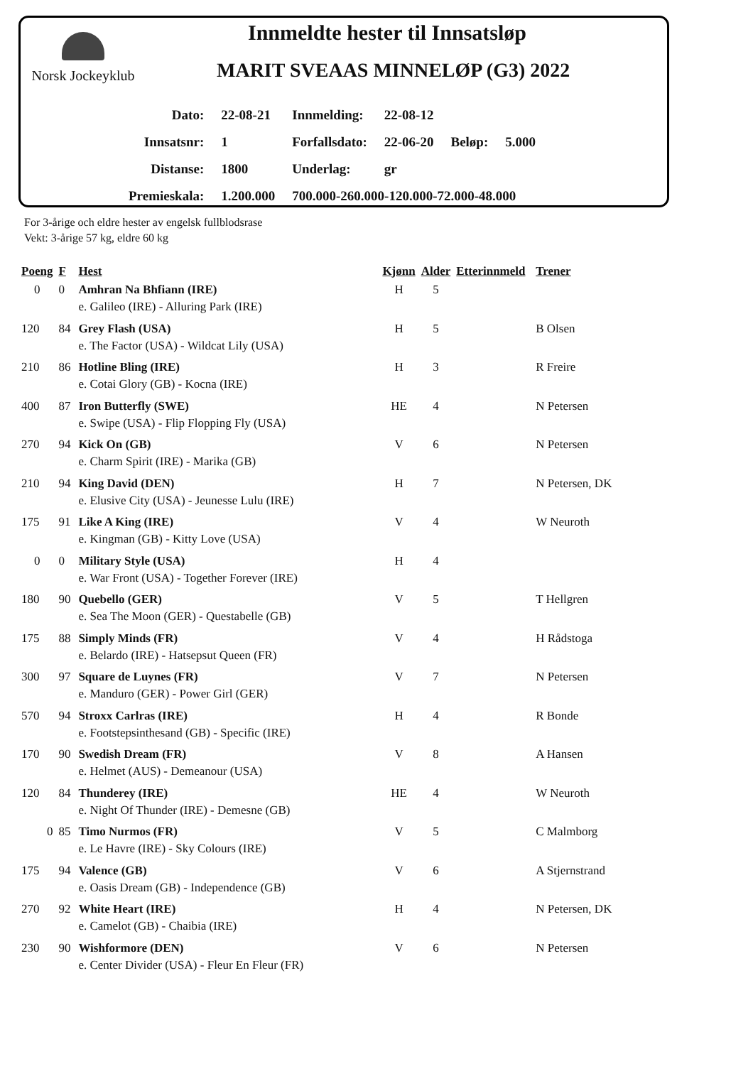Norsk Jockeyklub
Innmeldte hester til Innsatsløp
MARIT SVEAAS MINNELØP (G3) 2022
| Dato: | 22-08-21 | Innmelding: | 22-08-12 | | |
| Innsatsnr: | 1 | Forfallsdato: | 22-06-20 | Beløp: | 5.000 |
| Distanse: | 1800 | Underlag: | gr | | |
| Premieskala: | 1.200.000 | 700.000-260.000-120.000-72.000-48.000 | | | |
For 3-årige och eldre hester av engelsk fullblodsrase
Vekt: 3-årige 57 kg, eldre 60 kg
| Poeng | F | Hest | Kjønn | Alder | Etterinnmeld | Trener |
| --- | --- | --- | --- | --- | --- | --- |
| 0 | 0 | Amhran Na Bhfiann (IRE) e. Galileo (IRE) - Alluring Park (IRE) | H | 5 | | |
| 120 | 84 | Grey Flash (USA) e. The Factor (USA) - Wildcat Lily (USA) | H | 5 | | B Olsen |
| 210 | 86 | Hotline Bling (IRE) e. Cotai Glory (GB) - Kocna (IRE) | H | 3 | | R Freire |
| 400 | 87 | Iron Butterfly (SWE) e. Swipe (USA) - Flip Flopping Fly (USA) | HE | 4 | | N Petersen |
| 270 | 94 | Kick On (GB) e. Charm Spirit (IRE) - Marika (GB) | V | 6 | | N Petersen |
| 210 | 94 | King David (DEN) e. Elusive City (USA) - Jeunesse Lulu (IRE) | H | 7 | | N Petersen, DK |
| 175 | 91 | Like A King (IRE) e. Kingman (GB) - Kitty Love (USA) | V | 4 | | W Neuroth |
| 0 | 0 | Military Style (USA) e. War Front (USA) - Together Forever (IRE) | H | 4 | | |
| 180 | 90 | Quebello (GER) e. Sea The Moon (GER) - Questabelle (GB) | V | 5 | | T Hellgren |
| 175 | 88 | Simply Minds (FR) e. Belardo (IRE) - Hatsepsut Queen (FR) | V | 4 | | H Rådstoga |
| 300 | 97 | Square de Luynes (FR) e. Manduro (GER) - Power Girl (GER) | V | 7 | | N Petersen |
| 570 | 94 | Stroxx Carlras (IRE) e. Footstepsinthesand (GB) - Specific (IRE) | H | 4 | | R Bonde |
| 170 | 90 | Swedish Dream (FR) e. Helmet (AUS) - Demeanour (USA) | V | 8 | | A Hansen |
| 120 | 84 | Thunderey (IRE) e. Night Of Thunder (IRE) - Demesne (GB) | HE | 4 | | W Neuroth |
| 0 | 85 | Timo Nurmos (FR) e. Le Havre (IRE) - Sky Colours (IRE) | V | 5 | | C Malmborg |
| 175 | 94 | Valence (GB) e. Oasis Dream (GB) - Independence (GB) | V | 6 | | A Stjernstrand |
| 270 | 92 | White Heart (IRE) e. Camelot (GB) - Chaibia (IRE) | H | 4 | | N Petersen, DK |
| 230 | 90 | Wishformore (DEN) e. Center Divider (USA) - Fleur En Fleur (FR) | V | 6 | | N Petersen |